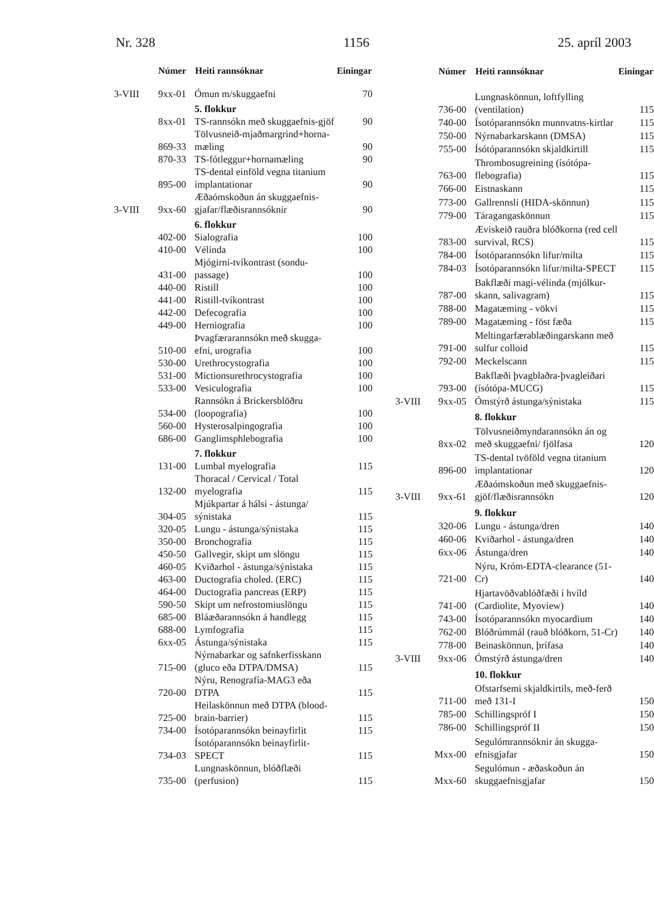Nr. 328 1156 25. apríl 2003
| | Númer | Heiti rannsóknar | Einingar |
| --- | --- | --- | --- |
| 3-VIII | 9xx-01 | Ómun m/skuggaefni | 70 |
| | | 5. flokkur | |
| | 8xx-01 | TS-rannsókn með skuggaefnis-gjöf | 90 |
| | 869-33 | Tölvusneið-mjaðmargrind+horna-mæling | 90 |
| | 870-33 | TS-fótleggur+hornamæling | 90 |
| | 895-00 | TS-dental einföld vegna titanium implantationar | 90 |
| 3-VIII | 9xx-60 | Æðaómskoðun án skuggaefnis-gjafar/flæðisrannsóknir | 90 |
| | | 6. flokkur | |
| | 402-00 | Sialografia | 100 |
| | 410-00 | Vélinda | 100 |
| | 431-00 | Mjógirni-tvíkontrast (sondu-passage) | 100 |
| | 440-00 | Ristill | 100 |
| | 441-00 | Ristill-tvíkontrast | 100 |
| | 442-00 | Defecografia | 100 |
| | 449-00 | Herniografia | 100 |
| | 510-00 | Þvagfærarannsókn með skugga-efni, urografia | 100 |
| | 530-00 | Urethrocystografia | 100 |
| | 531-00 | Mictionsurethrocystografia | 100 |
| | 533-00 | Vesiculografia | 100 |
| | 534-00 | Rannsókn á Brickersblöðru (loopografia) | 100 |
| | 560-00 | Hysterosalpingografia | 100 |
| | 686-00 | Ganglimsphlebografia | 100 |
| | | 7. flokkur | |
| | 131-00 | Lumbal myelografia | 115 |
| | 132-00 | Thoracal / Cervical / Total myelografia | 115 |
| | 304-05 | Mjúkpartar á hálsi - ástunga/ sýnistaka | 115 |
| | 320-05 | Lungu - ástunga/sýnistaka | 115 |
| | 350-00 | Bronchografia | 115 |
| | 450-50 | Gallvegir, skipt um slöngu | 115 |
| | 460-05 | Kviðarhol - ástunga/sýnistaka | 115 |
| | 463-00 | Ductografia choled. (ERC) | 115 |
| | 464-00 | Ductografia pancreas (ERP) | 115 |
| | 590-50 | Skipt um nefrostomiuslöngu | 115 |
| | 685-00 | Bláæðarannsókn á handlegg | 115 |
| | 688-00 | Lymfografia | 115 |
| | 6xx-05 | Ástunga/sýnistaka | 115 |
| | 715-00 | Nýrnabarkar og safnkerfisskann (gluco eða DTPA/DMSA) | 115 |
| | 720-00 | Nýru, Renografía-MAG3 eða DTPA | 115 |
| | 725-00 | Heilaskönnun með DTPA (blood-brain-barrier) | 115 |
| | 734-00 | Ísotóparannsókn beinayfirlit | 115 |
| | 734-03 | Ísotóparannsókn beinayfirlit-SPECT | 115 |
| | 735-00 | Lungnaskönnun, blóðflæði (perfusion) | 115 |
| | Númer | Heiti rannsóknar | Einingar |
| --- | --- | --- | --- |
| | 736-00 | Lungnaskönnun, loftfylling (ventilation) | 115 |
| | 740-00 | Ísotóparannsókn munnvatns-kirtlar | 115 |
| | 750-00 | Nýrnabarkarskann (DMSA) | 115 |
| | 755-00 | Ísótóparannsókn skjaldkirtill | 115 |
| | 763-00 | Thrombosugreining (ísótópa-flebografia) | 115 |
| | 766-00 | Eistnaskann | 115 |
| | 773-00 | Gallrennsli (HIDA-skönnun) | 115 |
| | 779-00 | Táragangaskönnun | 115 |
| | 783-00 | Æviskeið rauðra blóðkorna (red cell survival, RCS) | 115 |
| | 784-00 | Ísotóparannsókn lifur/milta | 115 |
| | 784-03 | Ísotóparannsókn lifur/milta-SPECT | 115 |
| | 787-00 | Bakflæði magi-vélinda (mjólkur-skann, salivagram) | 115 |
| | 788-00 | Magatæming - vökvi | 115 |
| | 789-00 | Magatæming - föst fæða | 115 |
| | 791-00 | Meltingarfærablæðingarskann með sulfur colloid | 115 |
| | 792-00 | Meckelscann | 115 |
| | 793-00 | Bakflæði þvagblaðra-þvagleiðari (ísótópa-MUCG) | 115 |
| 3-VIII | 9xx-05 | Ómstýrð ástunga/sýnistaka | 115 |
| | | 8. flokkur | |
| | 8xx-02 | Tölvusneiðmyndarannsókn án og með skuggaefni/ fjölfasa | 120 |
| | 896-00 | TS-dental tvöföld vegna titanium implantationar | 120 |
| 3-VIII | 9xx-61 | Æðaómskoðun með skuggaefnis-gjöf/flæðisrannsókn | 120 |
| | | 9. flokkur | |
| | 320-06 | Lungu - ástunga/dren | 140 |
| | 460-06 | Kviðarhol - ástunga/dren | 140 |
| | 6xx-06 | Ástunga/dren | 140 |
| | 721-00 | Nýru, Króm-EDTA-clearance (51-Cr) | 140 |
| | 741-00 | Hjartavöðvablóðfæði í hvíld (Cardiolite, Myoview) | 140 |
| | 743-00 | Ísotóparannsókn myocardium | 140 |
| | 762-00 | Blóðrúmmál (rauð blóðkorn, 51-Cr) | 140 |
| | 778-00 | Beinaskönnun, þrífasa | 140 |
| 3-VIII | 9xx-06 | Ómstýrð ástunga/dren | 140 |
| | | 10. flokkur | |
| | 711-00 | Ofstarfsemi skjaldkirtils, með-ferð með 131-I | 150 |
| | 785-00 | Schillingspróf I | 150 |
| | 786-00 | Schillingspróf II | 150 |
| | Mxx-00 | Segulómrannsóknir án skugga-efnisgjafar | 150 |
| | Mxx-60 | Segulómun - æðaskoðun án skuggaefnisgjafar | 150 |